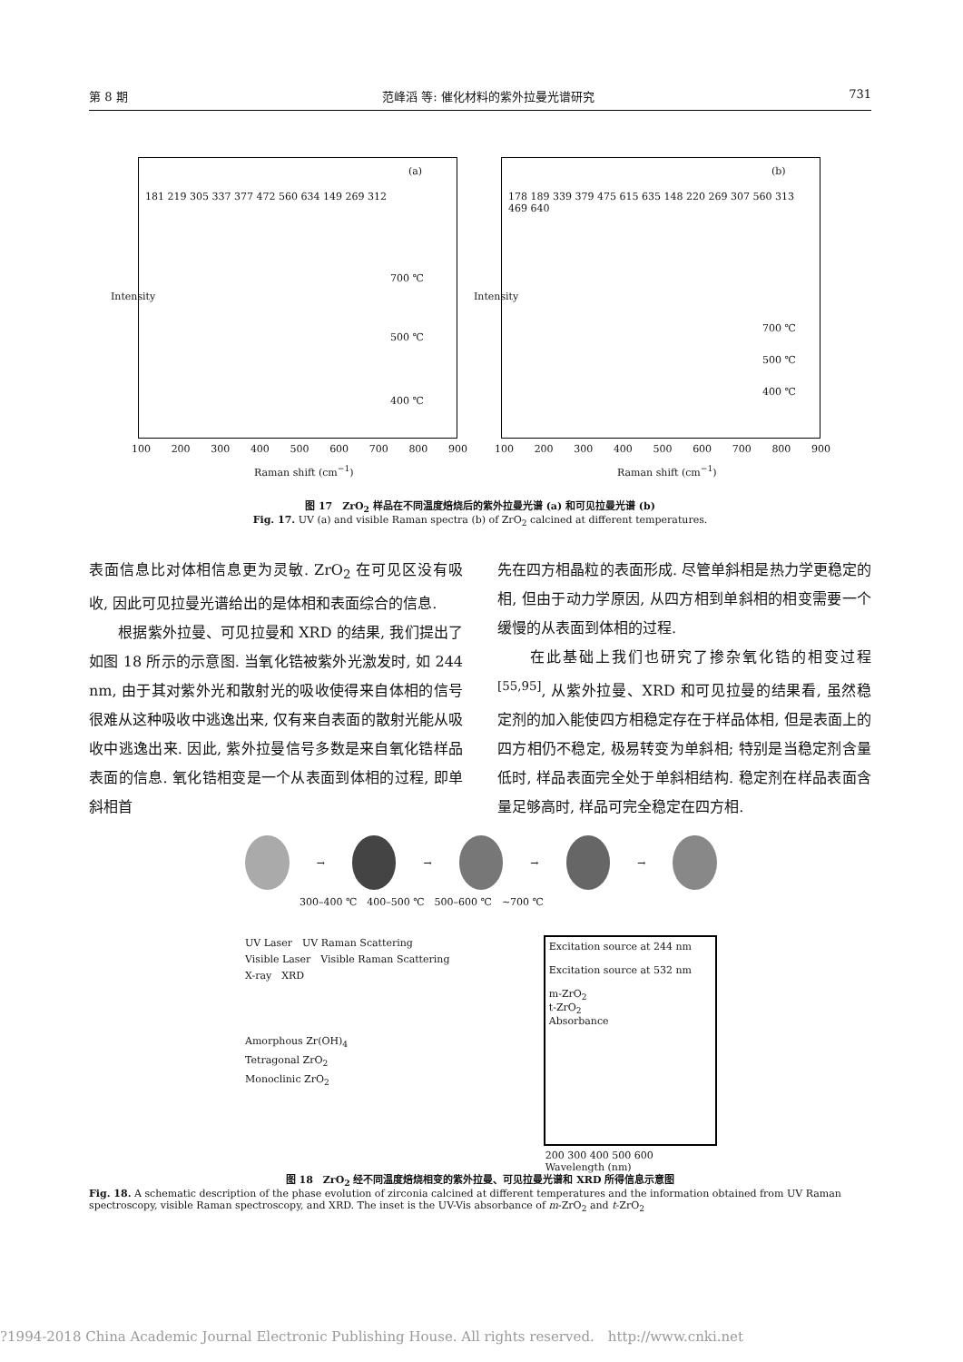第 8 期 范峰滔 等: 催化材料的紫外拉曼光谱研究 731
(a)
181 219 305 337 377 472 560 634 149 269 312
700 ℃
500 ℃
400 ℃
Intensity
100 200 300 400 500 600 700 800 900
Raman shift (cm<sup>−1</sup>)
(b)
178 189 339 379 475 615 635 148 220 269 307 560 313 469 640
700 ℃
500 ℃
400 ℃
Intensity
100 200 300 400 500 600 700 800 900
Raman shift (cm<sup>−1</sup>)
图 17　ZrO<sub>2</sub> 样品在不同温度焙烧后的紫外拉曼光谱 (a) 和可见拉曼光谱 (b)
Fig. 17. UV (a) and visible Raman spectra (b) of ZrO<sub>2</sub> calcined at different temperatures.
表面信息比对体相信息更为灵敏. ZrO<sub>2</sub> 在可见区没有吸收, 因此可见拉曼光谱给出的是体相和表面综合的信息.
　　根据紫外拉曼、可见拉曼和 XRD 的结果, 我们提出了如图 18 所示的示意图. 当氧化锆被紫外光激发时, 如 244 nm, 由于其对紫外光和散射光的吸收使得来自体相的信号很难从这种吸收中逃逸出来, 仅有来自表面的散射光能从吸收中逃逸出来. 因此, 紫外拉曼信号多数是来自氧化锆样品表面的信息. 氧化锆相变是一个从表面到体相的过程, 即单斜相首
先在四方相晶粒的表面形成. 尽管单斜相是热力学更稳定的相, 但由于动力学原因, 从四方相到单斜相的相变需要一个缓慢的从表面到体相的过程.
　　在此基础上我们也研究了掺杂氧化锆的相变过程<sup>[55,95]</sup>, 从紫外拉曼、XRD 和可见拉曼的结果看, 虽然稳定剂的加入能使四方相稳定存在于样品体相, 但是表面上的四方相仍不稳定, 极易转变为单斜相; 特别是当稳定剂含量低时, 样品表面完全处于单斜相结构. 稳定剂在样品表面含量足够高时, 样品可完全稳定在四方相.
→ → → →
300–400 ℃　400–500 ℃　500–600 ℃　~700 ℃
UV Laser　UV Raman Scattering
Visible Laser　Visible Raman Scattering
X-ray　XRD
Amorphous Zr(OH)<sub>4</sub>
Tetragonal ZrO<sub>2</sub>
Monoclinic ZrO<sub>2</sub>
Excitation source at 244 nm
Excitation source at 532 nm
m-ZrO<sub>2</sub>
t-ZrO<sub>2</sub>
Absorbance
200 300 400 500 600
Wavelength (nm)
图 18　ZrO<sub>2</sub> 经不同温度焙烧相变的紫外拉曼、可见拉曼光谱和 XRD 所得信息示意图
Fig. 18. A schematic description of the phase evolution of zirconia calcined at different temperatures and the information obtained from UV Raman spectroscopy, visible Raman spectroscopy, and XRD. The inset is the UV-Vis absorbance of m-ZrO<sub>2</sub> and t-ZrO<sub>2</sub>
?1994-2018 China Academic Journal Electronic Publishing House. All rights reserved.　http://www.cnki.net